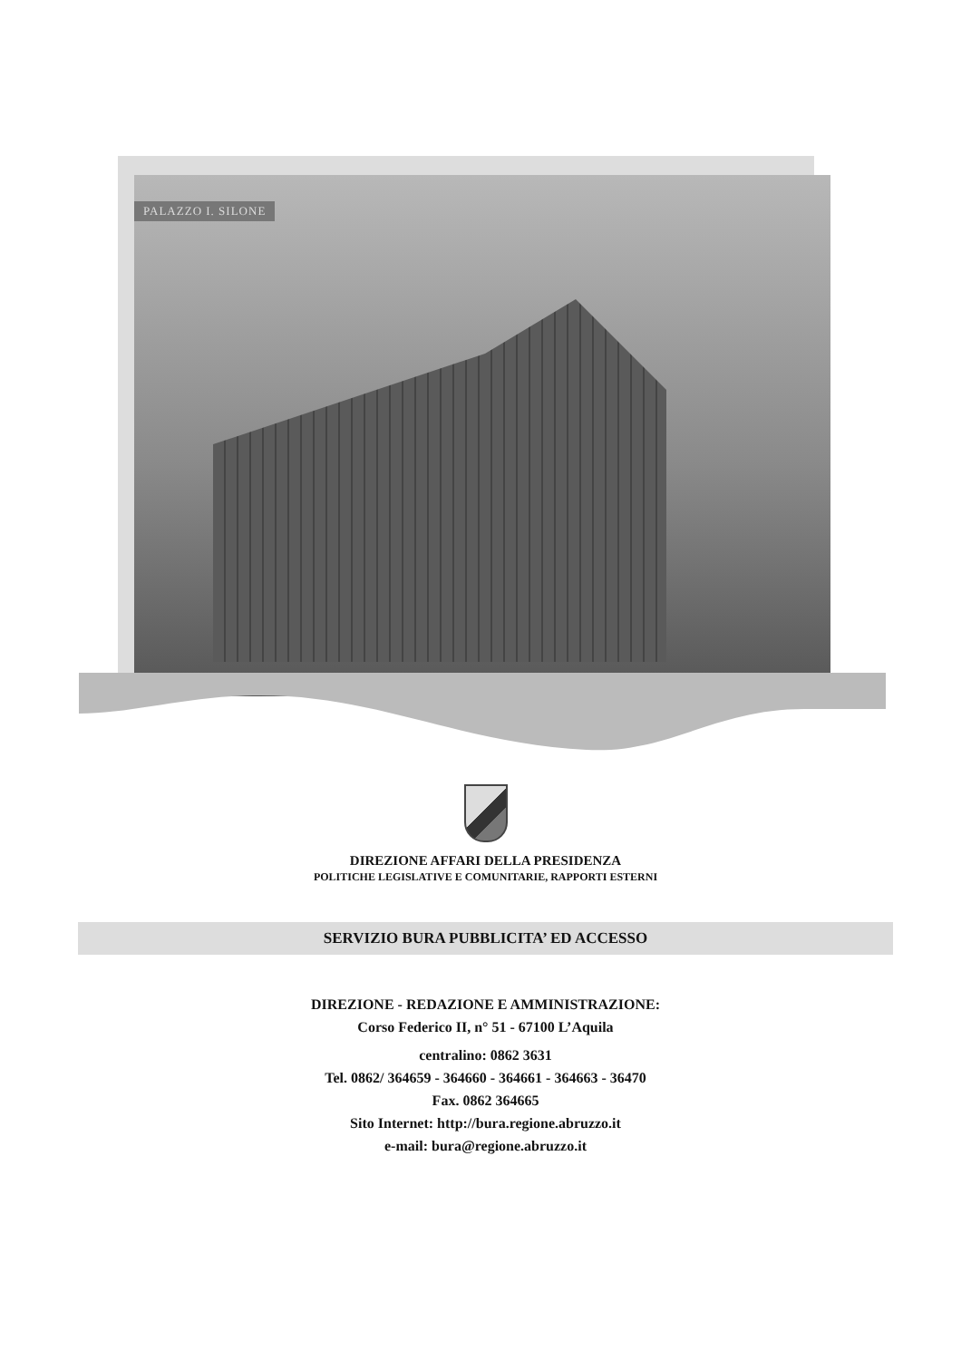PALAZZO I. SILONE
DIREZIONE AFFARI DELLA PRESIDENZA
POLITICHE LEGISLATIVE E COMUNITARIE, RAPPORTI ESTERNI
SERVIZIO BURA PUBBLICITA’ ED ACCESSO
DIREZIONE - REDAZIONE E AMMINISTRAZIONE:
Corso Federico II, n° 51 - 67100 L’Aquila
centralino: 0862 3631
Tel. 0862/ 364659 - 364660 - 364661 - 364663 - 36470
Fax. 0862 364665
Sito Internet: http://bura.regione.abruzzo.it
e-mail: bura@regione.abruzzo.it